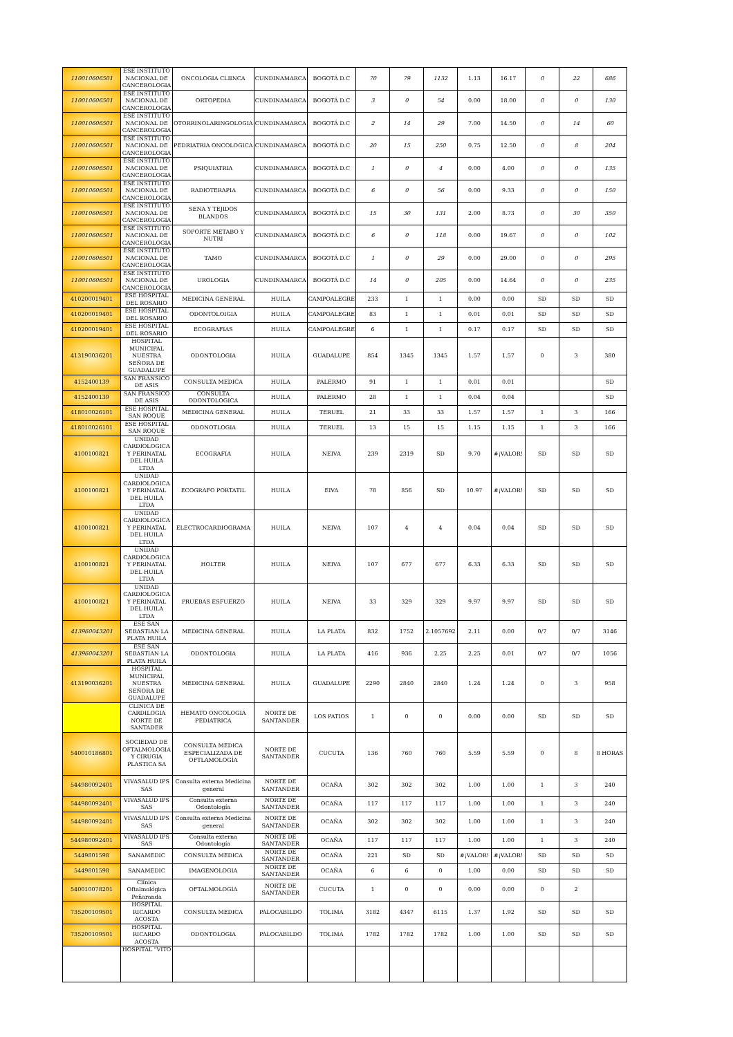| 110010606501 | ESE INSTITUTO NACIONAL DE CANCEROLOGIA | ONCOLOGIA CLIINCA | CUNDINAMARCA | BOGOTÁ D.C | 70 | 79 | 1132 | 1.13 | 16.17 | 0 | 22 | 686 |
| 110010606501 | ESE INSTITUTO NACIONAL DE CANCEROLOGIA | ORTOPEDIA | CUNDINAMARCA | BOGOTÁ D.C | 3 | 0 | 54 | 0.00 | 18.00 | 0 | 0 | 130 |
| 110010606501 | ESE INSTITUTO NACIONAL DE CANCEROLOGIA | OTORRINOLARINGOLOGIA | CUNDINAMARCA | BOGOTÁ D.C | 2 | 14 | 29 | 7.00 | 14.50 | 0 | 14 | 60 |
| 110010606501 | ESE INSTITUTO NACIONAL DE CANCEROLOGIA | PEDRIATRIA ONCOLOGICA | CUNDINAMARCA | BOGOTÁ D.C | 20 | 15 | 250 | 0.75 | 12.50 | 0 | 8 | 204 |
| 110010606501 | ESE INSTITUTO NACIONAL DE CANCEROLOGIA | PSIQUIATRIA | CUNDINAMARCA | BOGOTÁ D.C | 1 | 0 | 4 | 0.00 | 4.00 | 0 | 0 | 135 |
| 110010606501 | ESE INSTITUTO NACIONAL DE CANCEROLOGIA | RADIOTERAPIA | CUNDINAMARCA | BOGOTÁ D.C | 6 | 0 | 56 | 0.00 | 9.33 | 0 | 0 | 150 |
| 110010606501 | ESE INSTITUTO NACIONAL DE CANCEROLOGIA | SENA Y TEJIDOS BLANDOS | CUNDINAMARCA | BOGOTÁ D.C | 15 | 30 | 131 | 2.00 | 8.73 | 0 | 30 | 350 |
| 110010606501 | ESE INSTITUTO NACIONAL DE CANCEROLOGIA | SOPORTE METABO Y NUTRI | CUNDINAMARCA | BOGOTÁ D.C | 6 | 0 | 118 | 0.00 | 19.67 | 0 | 0 | 102 |
| 110010606501 | ESE INSTITUTO NACIONAL DE CANCEROLOGIA | TAMO | CUNDINAMARCA | BOGOTÁ D.C | 1 | 0 | 29 | 0.00 | 29.00 | 0 | 0 | 295 |
| 110010606501 | ESE INSTITUTO NACIONAL DE CANCEROLOGIA | UROLOGIA | CUNDINAMARCA | BOGOTÁ D.C | 14 | 0 | 205 | 0.00 | 14.64 | 0 | 0 | 235 |
| 410200019401 | ESE HOSPITAL DEL ROSARIO | MEDICINA GENERAL | HUILA | CAMPOALEGRE | 233 | 1 | 1 | 0.00 | 0.00 | SD | SD | SD |
| 410200019401 | ESE HOSPITAL DEL ROSARIO | ODONTOLOIGIA | HUILA | CAMPOALEGRE | 83 | 1 | 1 | 0.01 | 0.01 | SD | SD | SD |
| 410200019401 | ESE HOSPITAL DEL ROSARIO | ECOGRAFIAS | HUILA | CAMPOALEGRE | 6 | 1 | 1 | 0.17 | 0.17 | SD | SD | SD |
| 413190036201 | HOSPITAL MUNICIPAL NUESTRA SEÑORA DE GUADALUPE | ODONTOLOGIA | HUILA | GUADALUPE | 854 | 1345 | 1345 | 1.57 | 1.57 | 0 | 3 | 380 |
| 4152400139 | SAN FRANSICO DE ASIS | CONSULTA MEDICA | HUILA | PALERMO | 91 | 1 | 1 | 0.01 | 0.01 | | | SD |
| 4152400139 | SAN FRANSICO DE ASIS | CONSULTA ODONTOLOGICA | HUILA | PALERMO | 28 | 1 | 1 | 0.04 | 0.04 | | | SD |
| 418010026101 | ESE HOSPITAL SAN ROQUE | MEDICINA GENERAL | HUILA | TERUEL | 21 | 33 | 33 | 1.57 | 1.57 | 1 | 3 | 166 |
| 418010026101 | ESE HOSPITAL SAN ROQUE | ODONOTLOGIA | HUILA | TERUEL | 13 | 15 | 15 | 1.15 | 1.15 | 1 | 3 | 166 |
| 4100100821 | UNIDAD CARDIOLOGICA Y PERINATAL DEL HUILA LTDA | ECOGRAFIA | HUILA | NEIVA | 239 | 2319 | SD | 9.70 | #¡VALOR! | SD | SD | SD |
| 4100100821 | UNIDAD CARDIOLOGICA Y PERINATAL DEL HUILA LTDA | ECOGRAFO PORTATIL | HUILA | EIVA | 78 | 856 | SD | 10.97 | #¡VALOR! | SD | SD | SD |
| 4100100821 | UNIDAD CARDIOLOGICA Y PERINATAL DEL HUILA LTDA | ELECTROCARDIOGRAMA | HUILA | NEIVA | 107 | 4 | 4 | 0.04 | 0.04 | SD | SD | SD |
| 4100100821 | UNIDAD CARDIOLOGICA Y PERINATAL DEL HUILA LTDA | HOLTER | HUILA | NEIVA | 107 | 677 | 677 | 6.33 | 6.33 | SD | SD | SD |
| 4100100821 | UNIDAD CARDIOLOGICA Y PERINATAL DEL HUILA LTDA | PRUEBAS ESFUERZO | HUILA | NEIVA | 33 | 329 | 329 | 9.97 | 9.97 | SD | SD | SD |
| 413960043201 | ESE SAN SEBASTIAN LA PLATA HUILA | MEDICINA GENERAL | HUILA | LA PLATA | 832 | 1752 | 2.1057692 | 2.11 | 0.00 | 0/7 | 0/7 | 3146 |
| 413960043201 | ESE SAN SEBASTIAN LA PLATA HUILA | ODONTOLOGIA | HUILA | LA PLATA | 416 | 936 | 2.25 | 2.25 | 0.01 | 0/7 | 0/7 | 1056 |
| 413190036201 | HOSPITAL MUNICIPAL NUESTRA SEÑORA DE GUADALUPE | MEDICINA GENERAL | HUILA | GUADALUPE | 2290 | 2840 | 2840 | 1.24 | 1.24 | 0 | 3 | 958 |
| | CLINICA DE CARDILOGIA NORTE DE SANTADER | HEMATO ONCOLOGIA PEDIATRICA | NORTE DE SANTANDER | LOS PATIOS | 1 | 0 | 0 | 0.00 | 0.00 | SD | SD | SD |
| 540010186801 | SOCIEDAD DE OFTALMOLOGIA Y CIRUGIA PLASTICA SA | CONSULTA MEDICA ESPECIALIZADA DE OFTLAMOLOGÍA | NORTE DE SANTANDER | CUCUTA | 136 | 760 | 760 | 5.59 | 5.59 | 0 | 8 | 8 HORAS |
| 544980092401 | VIVASALUD IPS SAS | Consulta externa Medicina general | NORTE DE SANTANDER | OCAÑA | 302 | 302 | 302 | 1.00 | 1.00 | 1 | 3 | 240 |
| 544980092401 | VIVASALUD IPS SAS | Consulta externa Odontología | NORTE DE SANTANDER | OCAÑA | 117 | 117 | 117 | 1.00 | 1.00 | 1 | 3 | 240 |
| 544980092401 | VIVASALUD IPS SAS | Consulta externa Medicina general | NORTE DE SANTANDER | OCAÑA | 302 | 302 | 302 | 1.00 | 1.00 | 1 | 3 | 240 |
| 544980092401 | VIVASALUD IPS SAS | Consulta externa Odontología | NORTE DE SANTANDER | OCAÑA | 117 | 117 | 117 | 1.00 | 1.00 | 1 | 3 | 240 |
| 5449801598 | SANAMEDIC | CONSULTA MEDICA | NORTE DE SANTANDER | OCAÑA | 221 | SD | SD | #¡VALOR! | #¡VALOR! | SD | SD | SD |
| 5449801598 | SANAMEDIC | IMAGENOLOGIA | NORTE DE SANTANDER | OCAÑA | 6 | 6 | 0 | 1.00 | 0.00 | SD | SD | SD |
| 540010078201 | Clínica Oftalmológica Peñaranda | OFTALMOLOGIA | NORTE DE SANTANDER | CUCUTA | 1 | 0 | 0 | 0.00 | 0.00 | 0 | 2 | |
| 735200109501 | HOSPITAL RICARDO ACOSTA | CONSULTA MEDICA | PALOCABILDO | TOLIMA | 3182 | 4347 | 6115 | 1.37 | 1.92 | SD | SD | SD |
| 735200109501 | HOSPITAL RICARDO ACOSTA | ODONTOLOGIA | PALOCABILDO | TOLIMA | 1782 | 1782 | 1782 | 1.00 | 1.00 | SD | SD | SD |
| | HOSPITAL "VITO | | | | | | | | | | | |